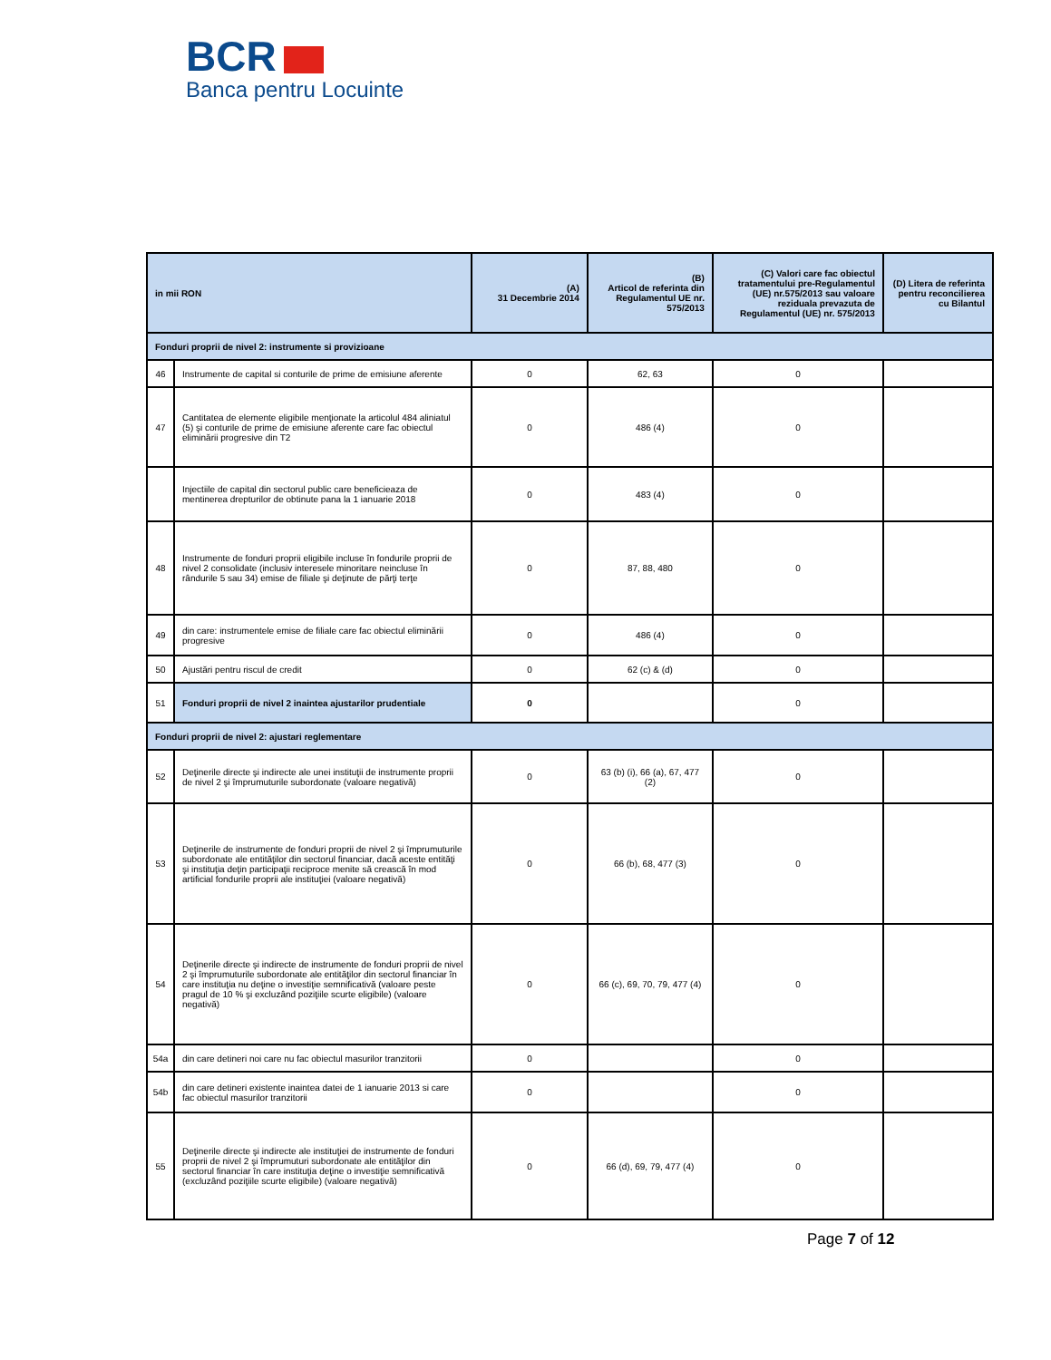BCR
Banca pentru Locuinte
| in mii RON | | (A) 31 Decembrie 2014 | (B) Articol de referinta din Regulamentul UE nr. 575/2013 | (C) Valori care fac obiectul tratamentului pre-Regulamentul (UE) nr.575/2013 sau valoare reziduala prevazuta de Regulamentul (UE) nr. 575/2013 | (D) Litera de referinta pentru reconcilierea cu Bilantul |
| --- | --- | --- | --- | --- | --- |
| Fonduri proprii de nivel 2: instrumente si provizioane | | | | | |
| 46 | Instrumente de capital si conturile de prime de emisiune aferente | 0 | 62, 63 | 0 | |
| 47 | Cantitatea de elemente eligibile menţionate la articolul 484 aliniatul (5) şi conturile de prime de emisiune aferente care fac obiectul eliminării progresive din T2 | 0 | 486 (4) | 0 | |
| | Injectiile de capital din sectorul public care beneficieaza de mentinerea drepturilor de obtinute pana la 1 ianuarie 2018 | 0 | 483 (4) | 0 | |
| 48 | Instrumente de fonduri proprii eligibile incluse în fondurile proprii de nivel 2 consolidate (inclusiv interesele minoritare neincluse în rândurile 5 sau 34) emise de filiale şi deţinute de părţi terţe | 0 | 87, 88, 480 | 0 | |
| 49 | din care: instrumentele emise de filiale care fac obiectul eliminării progresive | 0 | 486 (4) | 0 | |
| 50 | Ajustări pentru riscul de credit | 0 | 62 (c) & (d) | 0 | |
| 51 | Fonduri proprii de nivel 2 inaintea ajustarilor prudentiale | 0 | | 0 | |
| Fonduri proprii de nivel 2: ajustari reglementare | | | | | |
| 52 | Deţinerile directe şi indirecte ale unei instituţii de instrumente proprii de nivel 2 şi împrumuturile subordonate (valoare negativă) | 0 | 63 (b) (i), 66 (a), 67, 477 (2) | 0 | |
| 53 | Deţinerile de instrumente de fonduri proprii de nivel 2 şi împrumuturile subordonate ale entităţilor din sectorul financiar, dacă aceste entităţi şi instituţia deţin participaţii reciproce menite să crească în mod artificial fondurile proprii ale instituţiei (valoare negativă) | 0 | 66 (b), 68, 477 (3) | 0 | |
| 54 | Deţinerile directe şi indirecte de instrumente de fonduri proprii de nivel 2 şi împrumuturile subordonate ale entităţilor din sectorul financiar în care instituţia nu deţine o investiţie semnificativă (valoare peste pragul de 10 % şi excluzând poziţiile scurte eligibile) (valoare negativă) | 0 | 66 (c), 69, 70, 79, 477 (4) | 0 | |
| 54a | din care detineri noi care nu fac obiectul masurilor tranzitorii | 0 | | 0 | |
| 54b | din care detineri existente inaintea datei de 1 ianuarie 2013 si care fac obiectul masurilor tranzitorii | 0 | | 0 | |
| 55 | Deţinerile directe şi indirecte ale instituţiei de instrumente de fonduri proprii de nivel 2 şi împrumuturi subordonate ale entităţilor din sectorul financiar în care instituţia deţine o investiţie semnificativă (excluzând poziţiile scurte eligibile) (valoare negativă) | 0 | 66 (d), 69, 79, 477 (4) | 0 | |
Page 7 of 12